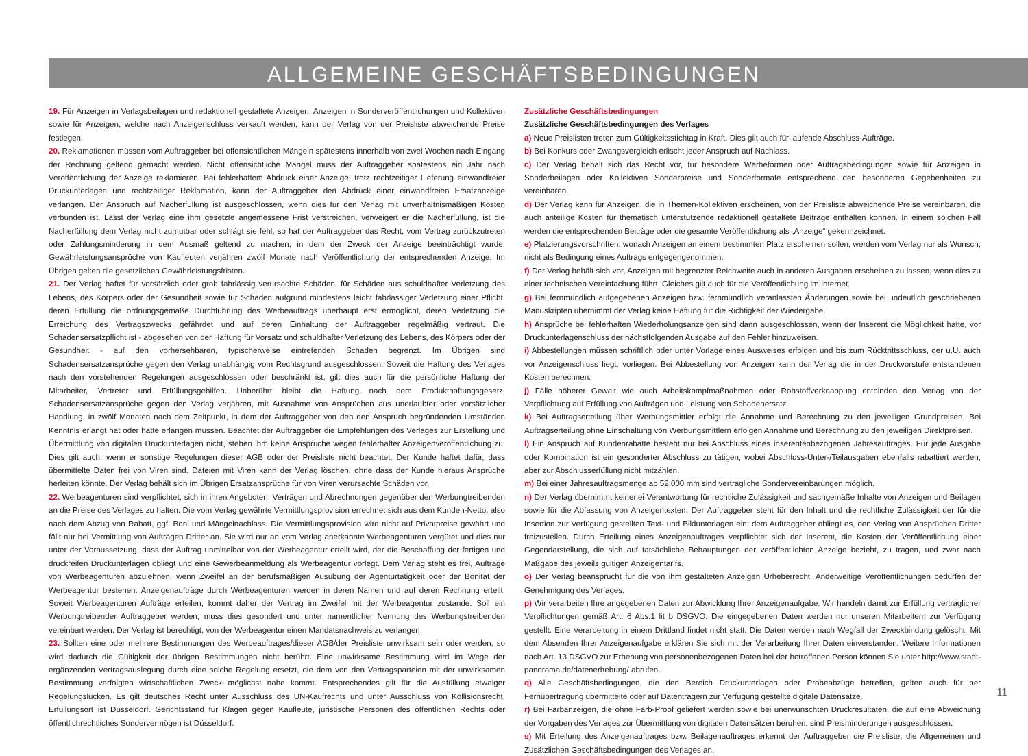ALLGEMEINE GESCHÄFTSBEDINGUNGEN
19. Für Anzeigen in Verlagsbeilagen und redaktionell gestaltete Anzeigen, Anzeigen in Sonderveröffentlichungen und Kollektiven sowie für Anzeigen, welche nach Anzeigenschluss verkauft werden, kann der Verlag von der Preisliste abweichende Preise festlegen.
20. Reklamationen müssen vom Auftraggeber bei offensichtlichen Mängeln spätestens innerhalb von zwei Wochen nach Eingang der Rechnung geltend gemacht werden. Nicht offensichtliche Mängel muss der Auftraggeber spätestens ein Jahr nach Veröffentlichung der Anzeige reklamieren. Bei fehlerhaftem Abdruck einer Anzeige, trotz rechtzeitiger Lieferung einwandfreier Druckunterlagen und rechtzeitiger Reklamation, kann der Auftraggeber den Abdruck einer einwandfreien Ersatzanzeige verlangen. Der Anspruch auf Nacherfüllung ist ausgeschlossen, wenn dies für den Verlag mit unverhältnismäßigen Kosten verbunden ist. Lässt der Verlag eine ihm gesetzte angemessene Frist verstreichen, verweigert er die Nacherfüllung, ist die Nacherfüllung dem Verlag nicht zumutbar oder schlägt sie fehl, so hat der Auftraggeber das Recht, vom Vertrag zurückzutreten oder Zahlungsminderung in dem Ausmaß geltend zu machen, in dem der Zweck der Anzeige beeinträchtigt wurde. Gewährleistungsansprüche von Kaufleuten verjähren zwölf Monate nach Veröffentlichung der entsprechenden Anzeige. Im Übrigen gelten die gesetzlichen Gewährleistungsfristen.
21. Der Verlag haftet für vorsätzlich oder grob fahrlässig verursachte Schäden, für Schäden aus schuldhafter Verletzung des Lebens, des Körpers oder der Gesundheit sowie für Schäden aufgrund mindestens leicht fahrlässiger Verletzung einer Pflicht, deren Erfüllung die ordnungsgemäße Durchführung des Werbeauftrags überhaupt erst ermöglicht, deren Verletzung die Erreichung des Vertragszwecks gefährdet und auf deren Einhaltung der Auftraggeber regelmäßig vertraut. Die Schadensersatzpflicht ist - abgesehen von der Haftung für Vorsatz und schuldhafter Verletzung des Lebens, des Körpers oder der Gesundheit - auf den vorhersehbaren, typischerweise eintretenden Schaden begrenzt. Im Übrigen sind Schadensersatzansprüche gegen den Verlag unabhängig vom Rechtsgrund ausgeschlossen. Soweit die Haftung des Verlages nach den vorstehenden Regelungen ausgeschlossen oder beschränkt ist, gilt dies auch für die persönliche Haftung der Mitarbeiter, Vertreter und Erfüllungsgehilfen. Unberührt bleibt die Haftung nach dem Produkthaftungsgesetz. Schadensersatzansprüche gegen den Verlag verjähren, mit Ausnahme von Ansprüchen aus unerlaubter oder vorsätzlicher Handlung, in zwölf Monaten nach dem Zeitpunkt, in dem der Auftraggeber von den den Anspruch begründenden Umständen Kenntnis erlangt hat oder hätte erlangen müssen. Beachtet der Auftraggeber die Empfehlungen des Verlages zur Erstellung und Übermittlung von digitalen Druckunterlagen nicht, stehen ihm keine Ansprüche wegen fehlerhafter Anzeigenveröffentlichung zu. Dies gilt auch, wenn er sonstige Regelungen dieser AGB oder der Preisliste nicht beachtet. Der Kunde haftet dafür, dass übermittelte Daten frei von Viren sind. Dateien mit Viren kann der Verlag löschen, ohne dass der Kunde hieraus Ansprüche herleiten könnte. Der Verlag behält sich im Übrigen Ersatzansprüche für von Viren verursachte Schäden vor.
22. Werbeagenturen sind verpflichtet, sich in ihren Angeboten, Verträgen und Abrechnungen gegenüber den Werbungtreibenden an die Preise des Verlages zu halten. Die vom Verlag gewährte Vermittlungsprovision errechnet sich aus dem Kunden-Netto, also nach dem Abzug von Rabatt, ggf. Boni und Mängelnachlass. Die Vermittlungsprovision wird nicht auf Privatpreise gewährt und fällt nur bei Vermittlung von Aufträgen Dritter an. Sie wird nur an vom Verlag anerkannte Werbeagenturen vergütet und dies nur unter der Voraussetzung, dass der Auftrag unmittelbar von der Werbeagentur erteilt wird, der die Beschaffung der fertigen und druckreifen Druckunterlagen obliegt und eine Gewerbeanmeldung als Werbeagentur vorlegt. Dem Verlag steht es frei, Aufträge von Werbeagenturen abzulehnen, wenn Zweifel an der berufsmäßigen Ausübung der Agenturtätigkeit oder der Bonität der Werbeagentur bestehen. Anzeigenaufträge durch Werbeagenturen werden in deren Namen und auf deren Rechnung erteilt. Soweit Werbeagenturen Aufträge erteilen, kommt daher der Vertrag im Zweifel mit der Werbeagentur zustande. Soll ein Werbungtreibender Auftraggeber werden, muss dies gesondert und unter namentlicher Nennung des Werbungstreibenden vereinbart werden. Der Verlag ist berechtigt, von der Werbeagentur einen Mandatsnachweis zu verlangen.
23. Sollten eine oder mehrere Bestimmungen des Werbeauftrages/dieser AGB/der Preisliste unwirksam sein oder werden, so wird dadurch die Gültigkeit der übrigen Bestimmungen nicht berührt. Eine unwirksame Bestimmung wird im Wege der ergänzenden Vertragsauslegung durch eine solche Regelung ersetzt, die dem von den Vertragsparteien mit der unwirksamen Bestimmung verfolgten wirtschaftlichen Zweck möglichst nahe kommt. Entsprechendes gilt für die Ausfüllung etwaiger Regelungslücken. Es gilt deutsches Recht unter Ausschluss des UN-Kaufrechts und unter Ausschluss von Kollisionsrecht. Erfüllungsort ist Düsseldorf. Gerichtsstand für Klagen gegen Kaufleute, juristische Personen des öffentlichen Rechts oder öffentlichrechtliches Sondervermögen ist Düsseldorf.
Zusätzliche Geschäftsbedingungen
Zusätzliche Geschäftsbedingungen des Verlages
a) Neue Preislisten treten zum Gültigkeitsstichtag in Kraft. Dies gilt auch für laufende Abschluss-Aufträge.
b) Bei Konkurs oder Zwangsvergleich erlischt jeder Anspruch auf Nachlass.
c) Der Verlag behält sich das Recht vor, für besondere Werbeformen oder Auftragsbedingungen sowie für Anzeigen in Sonderbeilagen oder Kollektiven Sonderpreise und Sonderformate entsprechend den besonderen Gegebenheiten zu vereinbaren.
d) Der Verlag kann für Anzeigen, die in Themen-Kollektiven erscheinen, von der Preisliste abweichende Preise vereinbaren, die auch anteilige Kosten für thematisch unterstützende redaktionell gestaltete Beiträge enthalten können. In einem solchen Fall werden die entsprechenden Beiträge oder die gesamte Veröffentlichung als „Anzeige“ gekennzeichnet.
e) Platzierungsvorschriften, wonach Anzeigen an einem bestimmten Platz erscheinen sollen, werden vom Verlag nur als Wunsch, nicht als Bedingung eines Auftrags entgegengenommen.
f) Der Verlag behält sich vor, Anzeigen mit begrenzter Reichweite auch in anderen Ausgaben erscheinen zu lassen, wenn dies zu einer technischen Vereinfachung führt. Gleiches gilt auch für die Veröffentlichung im Internet.
g) Bei fernmündlich aufgegebenen Anzeigen bzw. fernmündlich veranlassten Änderungen sowie bei undeutlich geschriebenen Manuskripten übernimmt der Verlag keine Haftung für die Richtigkeit der Wiedergabe.
h) Ansprüche bei fehlerhaften Wiederholungsanzeigen sind dann ausgeschlossen, wenn der Inserent die Möglichkeit hatte, vor Druckunterlagenschluss der nächstfolgenden Ausgabe auf den Fehler hinzuweisen.
i) Abbestellungen müssen schriftlich oder unter Vorlage eines Ausweises erfolgen und bis zum Rücktrittsschluss, der u.U. auch vor Anzeigenschluss liegt, vorliegen. Bei Abbestellung von Anzeigen kann der Verlag die in der Druckvorstufe entstandenen Kosten berechnen.
j) Fälle höherer Gewalt wie auch Arbeitskampfmaßnahmen oder Rohstoffverknappung entbinden den Verlag von der Verpflichtung auf Erfüllung von Aufträgen und Leistung von Schadenersatz.
k) Bei Auftragserteilung über Werbungsmittler erfolgt die Annahme und Berechnung zu den jeweiligen Grundpreisen. Bei Auftragserteilung ohne Einschaltung von Werbungsmittlern erfolgen Annahme und Berechnung zu den jeweiligen Direktpreisen.
l) Ein Anspruch auf Kundenrabatte besteht nur bei Abschluss eines inserentenbezogenen Jahresauftrages. Für jede Ausgabe oder Kombination ist ein gesonderter Abschluss zu tätigen, wobei Abschluss-Unter-/Teilausgaben ebenfalls rabattiert werden, aber zur Abschlusserfüllung nicht mitzählen.
m) Bei einer Jahresauftragsmenge ab 52.000 mm sind vertragliche Sondervereinbarungen möglich.
n) Der Verlag übernimmt keinerlei Verantwortung für rechtliche Zulässigkeit und sachgemäße Inhalte von Anzeigen und Beilagen sowie für die Abfassung von Anzeigentexten. Der Auftraggeber steht für den Inhalt und die rechtliche Zulässigkeit der für die Insertion zur Verfügung gestellten Text- und Bildunterlagen ein; dem Auftraggeber obliegt es, den Verlag von Ansprüchen Dritter freizustellen. Durch Erteilung eines Anzeigenauftrages verpflichtet sich der Inserent, die Kosten der Veröffentlichung einer Gegendarstellung, die sich auf tatsächliche Behauptungen der veröffentlichten Anzeige bezieht, zu tragen, und zwar nach Maßgabe des jeweils gültigen Anzeigentarifs.
o) Der Verlag beansprucht für die von ihm gestalteten Anzeigen Urheberrecht. Anderweitige Veröffentlichungen bedürfen der Genehmigung des Verlages.
p) Wir verarbeiten Ihre angegebenen Daten zur Abwicklung Ihrer Anzeigenaufgabe. Wir handeln damit zur Erfüllung vertraglicher Verpflichtungen gemäß Art. 6 Abs.1 lit b DSGVO. Die eingegebenen Daten werden nur unseren Mitarbeitern zur Verfügung gestellt. Eine Verarbeitung in einem Drittland findet nicht statt. Die Daten werden nach Wegfall der Zweckbindung gelöscht. Mit dem Absenden Ihrer Anzeigenaufgabe erklären Sie sich mit der Verarbeitung Ihrer Daten einverstanden. Weitere Informationen nach Art. 13 DSGVO zur Erhebung von personenbezogenen Daten bei der betroffenen Person können Sie unter http://www.stadt-panorama.de/datenerhebung/ abrufen.
q) Alle Geschäftsbedingungen, die den Bereich Druckunterlagen oder Probeabzüge betreffen, gelten auch für per Fernübertragung übermittelte oder auf Datenträgern zur Verfügung gestellte digitale Datensätze.
r) Bei Farbanzeigen, die ohne Farb-Proof geliefert werden sowie bei unerwünschten Druckresultaten, die auf eine Abweichung der Vorgaben des Verlages zur Übermittlung von digitalen Datensätzen beruhen, sind Preisminderungen ausgeschlossen.
s) Mit Erteilung des Anzeigenauftrages bzw. Beilagenauftrages erkennt der Auftraggeber die Preisliste, die Allgemeinen und Zusätzlichen Geschäftsbedingungen des Verlages an.
11